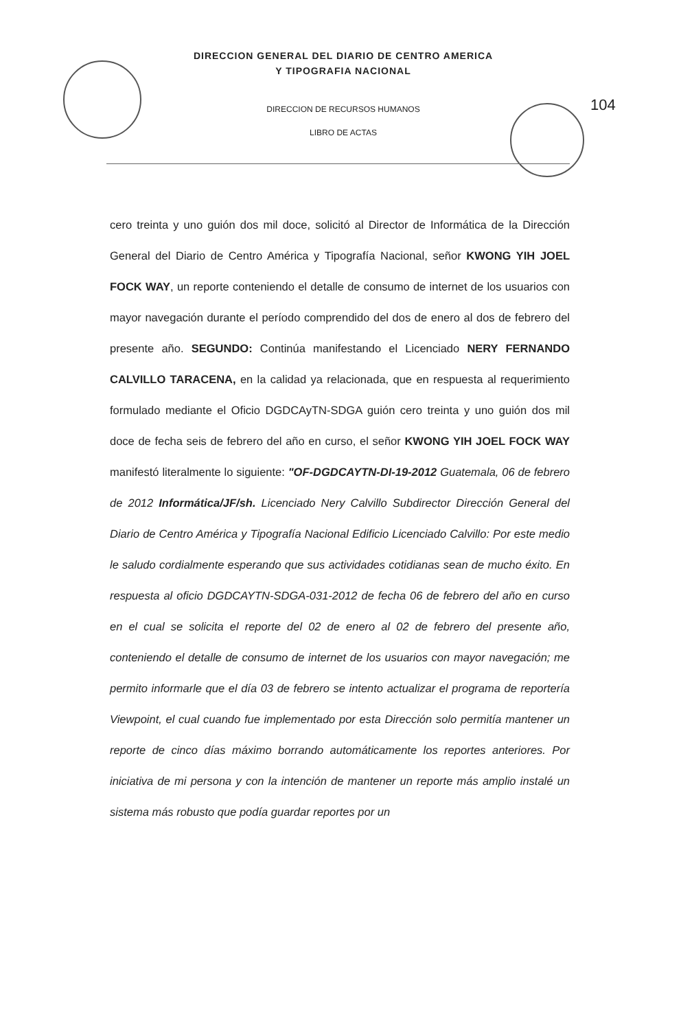DIRECCION GENERAL DEL DIARIO DE CENTRO AMERICA
Y TIPOGRAFIA NACIONAL
DIRECCION DE RECURSOS HUMANOS
LIBRO DE ACTAS
104
cero treinta y uno guión dos mil doce, solicitó al Director de Informática de la Dirección General del Diario de Centro América y Tipografía Nacional, señor KWONG YIH JOEL FOCK WAY, un reporte conteniendo el detalle de consumo de internet de los usuarios con mayor navegación durante el período comprendido del dos de enero al dos de febrero del presente año. SEGUNDO: Continúa manifestando el Licenciado NERY FERNANDO CALVILLO TARACENA, en la calidad ya relacionada, que en respuesta al requerimiento formulado mediante el Oficio DGDCAyTN-SDGA guión cero treinta y uno guión dos mil doce de fecha seis de febrero del año en curso, el señor KWONG YIH JOEL FOCK WAY manifestó literalmente lo siguiente: "OF-DGDCAYTN-DI-19-2012 Guatemala, 06 de febrero de 2012 Informática/JF/sh. Licenciado Nery Calvillo Subdirector Dirección General del Diario de Centro América y Tipografía Nacional Edificio Licenciado Calvillo: Por este medio le saludo cordialmente esperando que sus actividades cotidianas sean de mucho éxito. En respuesta al oficio DGDCAYTN-SDGA-031-2012 de fecha 06 de febrero del año en curso en el cual se solicita el reporte del 02 de enero al 02 de febrero del presente año, conteniendo el detalle de consumo de internet de los usuarios con mayor navegación; me permito informarle que el día 03 de febrero se intento actualizar el programa de reportería Viewpoint, el cual cuando fue implementado por esta Dirección solo permitía mantener un reporte de cinco días máximo borrando automáticamente los reportes anteriores. Por iniciativa de mi persona y con la intención de mantener un reporte más amplio instalé un sistema más robusto que podía guardar reportes por un